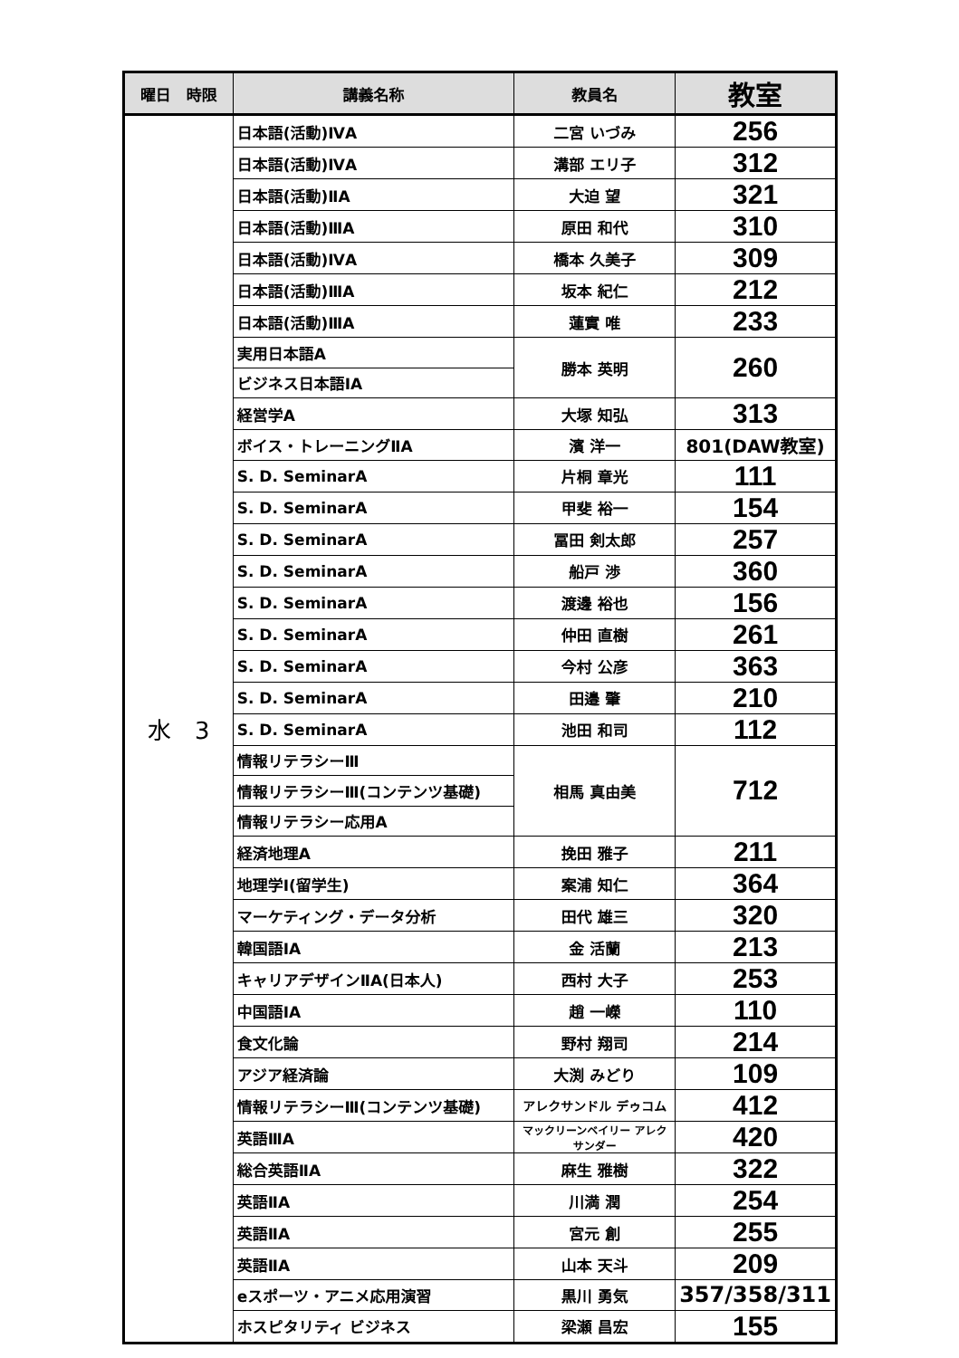| 曜日 時限 | 講義名称 | 教員名 | 教室 |
| --- | --- | --- | --- |
| 水 3 | 日本語(活動)ⅣA | 二宮 いづみ | 256 |
| | 日本語(活動)ⅣA | 溝部 エリ子 | 312 |
| | 日本語(活動)ⅡA | 大迫 望 | 321 |
| | 日本語(活動)ⅢA | 原田 和代 | 310 |
| | 日本語(活動)ⅣA | 橋本 久美子 | 309 |
| | 日本語(活動)ⅢA | 坂本 紀仁 | 212 |
| | 日本語(活動)ⅢA | 蓮實 唯 | 233 |
| | 実用日本語A | 勝本 英明 | 260 |
| | ビジネス日本語ⅠA | | |
| | 経営学A | 大塚 知弘 | 313 |
| | ボイス・トレーニングⅡA | 濱 洋一 | 801(DAW教室) |
| | S. D. SeminarA | 片桐 章光 | 111 |
| | S. D. SeminarA | 甲斐 裕一 | 154 |
| | S. D. SeminarA | 冨田 剣太郎 | 257 |
| | S. D. SeminarA | 船戸 渉 | 360 |
| | S. D. SeminarA | 渡邊 裕也 | 156 |
| | S. D. SeminarA | 仲田 直樹 | 261 |
| | S. D. SeminarA | 今村 公彦 | 363 |
| | S. D. SeminarA | 田邉 肇 | 210 |
| | S. D. SeminarA | 池田 和司 | 112 |
| | 情報リテラシーⅢ | 相馬 真由美 | 712 |
| | 情報リテラシーⅢ(コンテンツ基礎) | | |
| | 情報リテラシー応用A | | |
| | 経済地理A | 挽田 雅子 | 211 |
| | 地理学Ⅰ(留学生) | 案浦 知仁 | 364 |
| | マーケティング・データ分析 | 田代 雄三 | 320 |
| | 韓国語ⅠA | 金 活蘭 | 213 |
| | キャリアデザインⅡA(日本人) | 西村 大子 | 253 |
| | 中国語ⅠA | 趙 一嶸 | 110 |
| | 食文化論 | 野村 翔司 | 214 |
| | アジア経済論 | 大渕 みどり | 109 |
| | 情報リテラシーⅢ(コンテンツ基礎) | アレクサンドル デゥコム | 412 |
| | 英語ⅢA | マックリーンベイリー アレクサンダー | 420 |
| | 総合英語ⅡA | 麻生 雅樹 | 322 |
| | 英語ⅡA | 川満 潤 | 254 |
| | 英語ⅡA | 宮元 創 | 255 |
| | 英語ⅡA | 山本 天斗 | 209 |
| | eスポーツ・アニメ応用演習 | 黒川 勇気 | 357/358/311 |
| | ホスピタリティ ビジネス | 梁瀬 昌宏 | 155 |